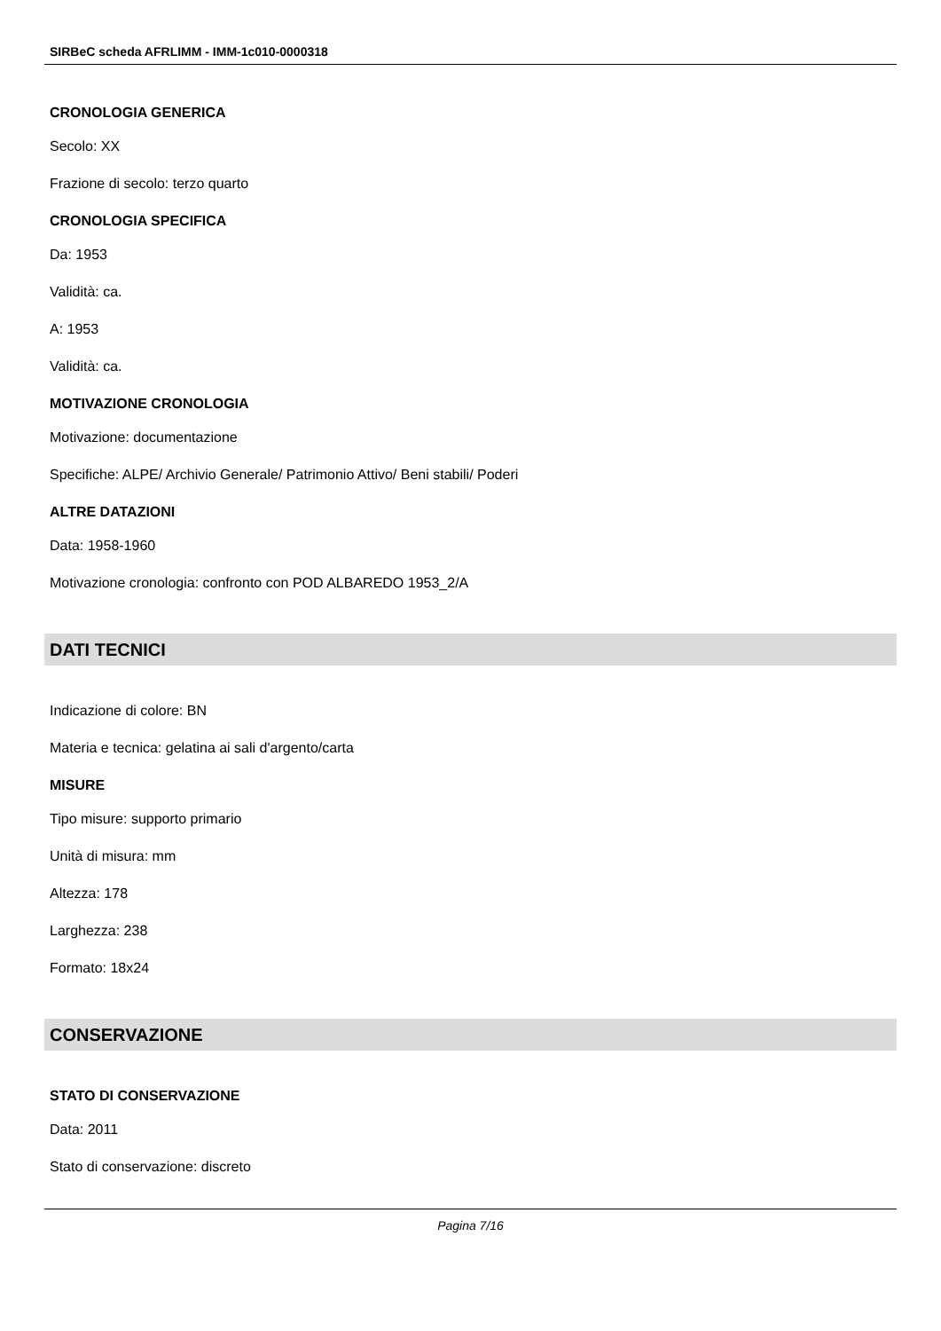SIRBeC scheda AFRLIMM - IMM-1c010-0000318
CRONOLOGIA GENERICA
Secolo: XX
Frazione di secolo: terzo quarto
CRONOLOGIA SPECIFICA
Da: 1953
Validità: ca.
A: 1953
Validità: ca.
MOTIVAZIONE CRONOLOGIA
Motivazione: documentazione
Specifiche: ALPE/ Archivio Generale/ Patrimonio Attivo/ Beni stabili/ Poderi
ALTRE DATAZIONI
Data: 1958-1960
Motivazione cronologia: confronto con POD ALBAREDO 1953_2/A
DATI TECNICI
Indicazione di colore: BN
Materia e tecnica: gelatina ai sali d'argento/carta
MISURE
Tipo misure: supporto primario
Unità di misura: mm
Altezza: 178
Larghezza: 238
Formato: 18x24
CONSERVAZIONE
STATO DI CONSERVAZIONE
Data: 2011
Stato di conservazione: discreto
Pagina 7/16